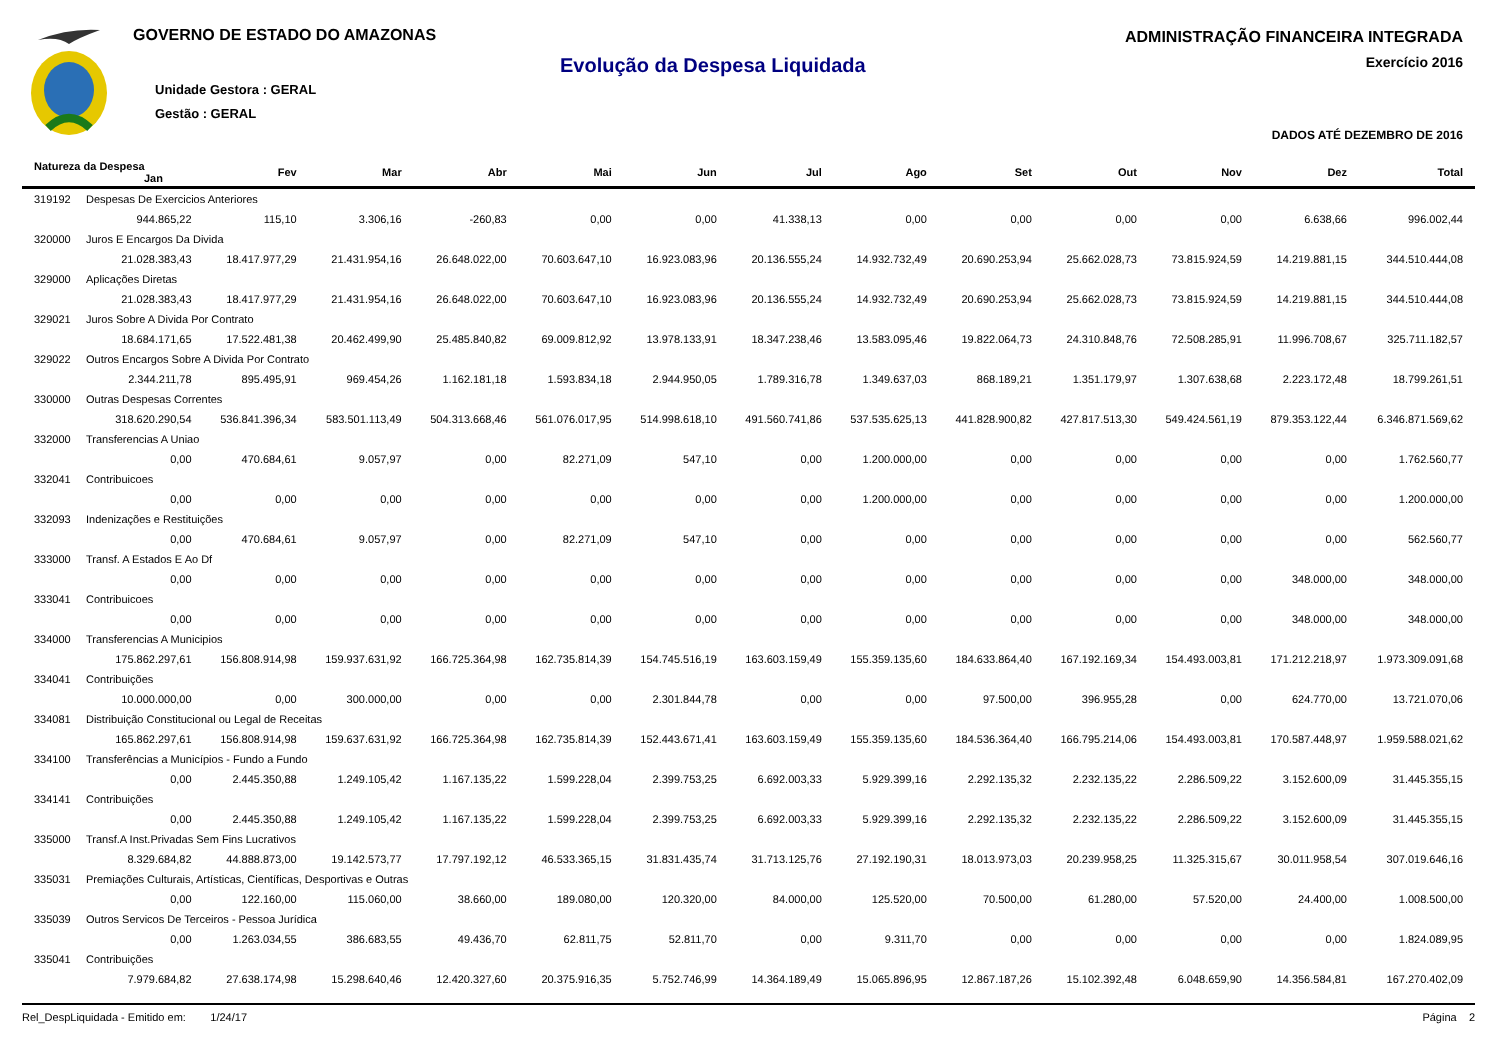GOVERNO DE ESTADO DO AMAZONAS
Unidade Gestora : GERAL
Gestão : GERAL
Evolução da Despesa Liquidada
ADMINISTRAÇÃO FINANCEIRA INTEGRADA
Exercício 2016
DADOS ATÉ DEZEMBRO DE 2016
| Natureza da Despesa Jan | Fev | Mar | Abr | Mai | Jun | Jul | Ago | Set | Out | Nov | Dez | Total |
| --- | --- | --- | --- | --- | --- | --- | --- | --- | --- | --- | --- | --- |
| 319192 Despesas De Exercicios Anteriores | | | | | | | | | | | | |
| 944.865,22 | 115,10 | 3.306,16 | -260,83 | 0,00 | 0,00 | 41.338,13 | 0,00 | 0,00 | 0,00 | 0,00 | 6.638,66 | 996.002,44 |
| 320000 Juros E Encargos Da Divida | | | | | | | | | | | | |
| 21.028.383,43 | 18.417.977,29 | 21.431.954,16 | 26.648.022,00 | 70.603.647,10 | 16.923.083,96 | 20.136.555,24 | 14.932.732,49 | 20.690.253,94 | 25.662.028,73 | 73.815.924,59 | 14.219.881,15 | 344.510.444,08 |
| 329000 Aplicações Diretas | | | | | | | | | | | | |
| 21.028.383,43 | 18.417.977,29 | 21.431.954,16 | 26.648.022,00 | 70.603.647,10 | 16.923.083,96 | 20.136.555,24 | 14.932.732,49 | 20.690.253,94 | 25.662.028,73 | 73.815.924,59 | 14.219.881,15 | 344.510.444,08 |
| 329021 Juros Sobre A Divida Por Contrato | | | | | | | | | | | | |
| 18.684.171,65 | 17.522.481,38 | 20.462.499,90 | 25.485.840,82 | 69.009.812,92 | 13.978.133,91 | 18.347.238,46 | 13.583.095,46 | 19.822.064,73 | 24.310.848,76 | 72.508.285,91 | 11.996.708,67 | 325.711.182,57 |
| 329022 Outros Encargos Sobre A Divida Por Contrato | | | | | | | | | | | | |
| 2.344.211,78 | 895.495,91 | 969.454,26 | 1.162.181,18 | 1.593.834,18 | 2.944.950,05 | 1.789.316,78 | 1.349.637,03 | 868.189,21 | 1.351.179,97 | 1.307.638,68 | 2.223.172,48 | 18.799.261,51 |
| 330000 Outras Despesas Correntes | | | | | | | | | | | | |
| 318.620.290,54 | 536.841.396,34 | 583.501.113,49 | 504.313.668,46 | 561.076.017,95 | 514.998.618,10 | 491.560.741,86 | 537.535.625,13 | 441.828.900,82 | 427.817.513,30 | 549.424.561,19 | 879.353.122,44 | 6.346.871.569,62 |
| 332000 Transferencias A Uniao | | | | | | | | | | | | |
| 0,00 | 470.684,61 | 9.057,97 | 0,00 | 82.271,09 | 547,10 | 0,00 | 1.200.000,00 | 0,00 | 0,00 | 0,00 | 0,00 | 1.762.560,77 |
| 332041 Contribuicoes | | | | | | | | | | | | |
| 0,00 | 0,00 | 0,00 | 0,00 | 0,00 | 0,00 | 0,00 | 1.200.000,00 | 0,00 | 0,00 | 0,00 | 0,00 | 1.200.000,00 |
| 332093 Indenizações e Restituições | | | | | | | | | | | | |
| 0,00 | 470.684,61 | 9.057,97 | 0,00 | 82.271,09 | 547,10 | 0,00 | 0,00 | 0,00 | 0,00 | 0,00 | 0,00 | 562.560,77 |
| 333000 Transf. A Estados E Ao Df | | | | | | | | | | | | |
| 0,00 | 0,00 | 0,00 | 0,00 | 0,00 | 0,00 | 0,00 | 0,00 | 0,00 | 0,00 | 0,00 | 348.000,00 | 348.000,00 |
| 333041 Contribuicoes | | | | | | | | | | | | |
| 0,00 | 0,00 | 0,00 | 0,00 | 0,00 | 0,00 | 0,00 | 0,00 | 0,00 | 0,00 | 0,00 | 348.000,00 | 348.000,00 |
| 334000 Transferencias A Municipios | | | | | | | | | | | | |
| 175.862.297,61 | 156.808.914,98 | 159.937.631,92 | 166.725.364,98 | 162.735.814,39 | 154.745.516,19 | 163.603.159,49 | 155.359.135,60 | 184.633.864,40 | 167.192.169,34 | 154.493.003,81 | 171.212.218,97 | 1.973.309.091,68 |
| 334041 Contribuições | | | | | | | | | | | | |
| 10.000.000,00 | 0,00 | 300.000,00 | 0,00 | 0,00 | 2.301.844,78 | 0,00 | 0,00 | 97.500,00 | 396.955,28 | 0,00 | 624.770,00 | 13.721.070,06 |
| 334081 Distribuição Constitucional ou Legal de Receitas | | | | | | | | | | | | |
| 165.862.297,61 | 156.808.914,98 | 159.637.631,92 | 166.725.364,98 | 162.735.814,39 | 152.443.671,41 | 163.603.159,49 | 155.359.135,60 | 184.536.364,40 | 166.795.214,06 | 154.493.003,81 | 170.587.448,97 | 1.959.588.021,62 |
| 334100 Transferências a Municípios - Fundo a Fundo | | | | | | | | | | | | |
| 0,00 | 2.445.350,88 | 1.249.105,42 | 1.167.135,22 | 1.599.228,04 | 2.399.753,25 | 6.692.003,33 | 5.929.399,16 | 2.292.135,32 | 2.232.135,22 | 2.286.509,22 | 3.152.600,09 | 31.445.355,15 |
| 334141 Contribuições | | | | | | | | | | | | |
| 0,00 | 2.445.350,88 | 1.249.105,42 | 1.167.135,22 | 1.599.228,04 | 2.399.753,25 | 6.692.003,33 | 5.929.399,16 | 2.292.135,32 | 2.232.135,22 | 2.286.509,22 | 3.152.600,09 | 31.445.355,15 |
| 335000 Transf.A Inst.Privadas Sem Fins Lucrativos | | | | | | | | | | | | |
| 8.329.684,82 | 44.888.873,00 | 19.142.573,77 | 17.797.192,12 | 46.533.365,15 | 31.831.435,74 | 31.713.125,76 | 27.192.190,31 | 18.013.973,03 | 20.239.958,25 | 11.325.315,67 | 30.011.958,54 | 307.019.646,16 |
| 335031 Premiações Culturais, Artísticas, Científicas, Desportivas e Outras | | | | | | | | | | | | |
| 0,00 | 122.160,00 | 115.060,00 | 38.660,00 | 189.080,00 | 120.320,00 | 84.000,00 | 125.520,00 | 70.500,00 | 61.280,00 | 57.520,00 | 24.400,00 | 1.008.500,00 |
| 335039 Outros Servicos De Terceiros - Pessoa Jurídica | | | | | | | | | | | | |
| 0,00 | 1.263.034,55 | 386.683,55 | 49.436,70 | 62.811,75 | 52.811,70 | 0,00 | 9.311,70 | 0,00 | 0,00 | 0,00 | 0,00 | 1.824.089,95 |
| 335041 Contribuições | | | | | | | | | | | | |
| 7.979.684,82 | 27.638.174,98 | 15.298.640,46 | 12.420.327,60 | 20.375.916,35 | 5.752.746,99 | 14.364.189,49 | 15.065.896,95 | 12.867.187,26 | 15.102.392,48 | 6.048.659,90 | 14.356.584,81 | 167.270.402,09 |
Rel_DespLiquidada - Emitido em: 1/24/17 Página 2